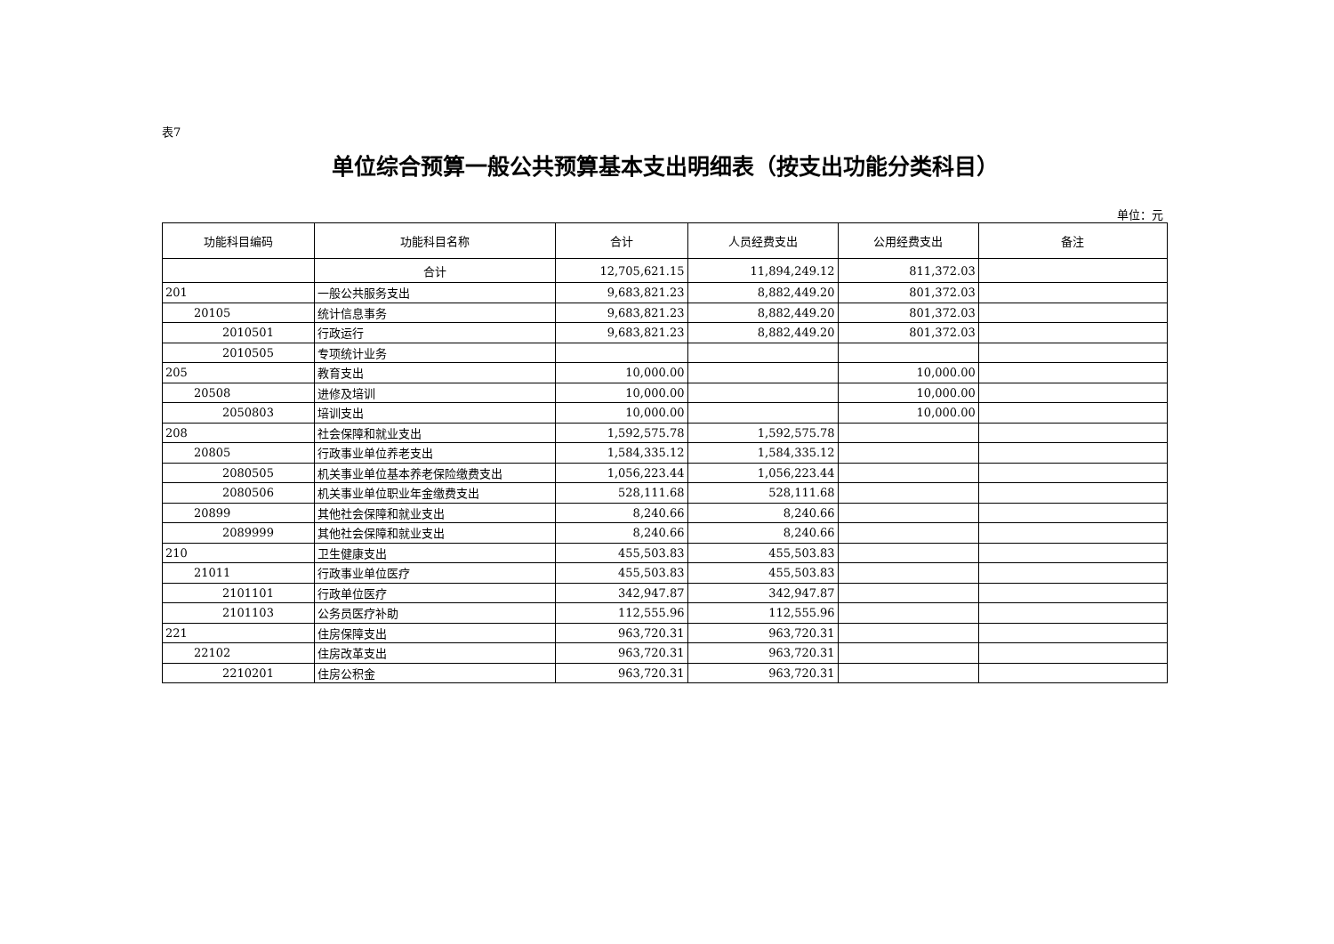表7
单位综合预算一般公共预算基本支出明细表（按支出功能分类科目）
单位：元
| 功能科目编码 | 功能科目名称 | 合计 | 人员经费支出 | 公用经费支出 | 备注 |
| --- | --- | --- | --- | --- | --- |
| | 合计 | 12,705,621.15 | 11,894,249.12 | 811,372.03 | |
| 201 | 一般公共服务支出 | 9,683,821.23 | 8,882,449.20 | 801,372.03 | |
| 20105 | 统计信息事务 | 9,683,821.23 | 8,882,449.20 | 801,372.03 | |
| 2010501 | 行政运行 | 9,683,821.23 | 8,882,449.20 | 801,372.03 | |
| 2010505 | 专项统计业务 | | | | |
| 205 | 教育支出 | 10,000.00 | | 10,000.00 | |
| 20508 | 进修及培训 | 10,000.00 | | 10,000.00 | |
| 2050803 | 培训支出 | 10,000.00 | | 10,000.00 | |
| 208 | 社会保障和就业支出 | 1,592,575.78 | 1,592,575.78 | | |
| 20805 | 行政事业单位养老支出 | 1,584,335.12 | 1,584,335.12 | | |
| 2080505 | 机关事业单位基本养老保险缴费支出 | 1,056,223.44 | 1,056,223.44 | | |
| 2080506 | 机关事业单位职业年金缴费支出 | 528,111.68 | 528,111.68 | | |
| 20899 | 其他社会保障和就业支出 | 8,240.66 | 8,240.66 | | |
| 2089999 | 其他社会保障和就业支出 | 8,240.66 | 8,240.66 | | |
| 210 | 卫生健康支出 | 455,503.83 | 455,503.83 | | |
| 21011 | 行政事业单位医疗 | 455,503.83 | 455,503.83 | | |
| 2101101 | 行政单位医疗 | 342,947.87 | 342,947.87 | | |
| 2101103 | 公务员医疗补助 | 112,555.96 | 112,555.96 | | |
| 221 | 住房保障支出 | 963,720.31 | 963,720.31 | | |
| 22102 | 住房改革支出 | 963,720.31 | 963,720.31 | | |
| 2210201 | 住房公积金 | 963,720.31 | 963,720.31 | | |